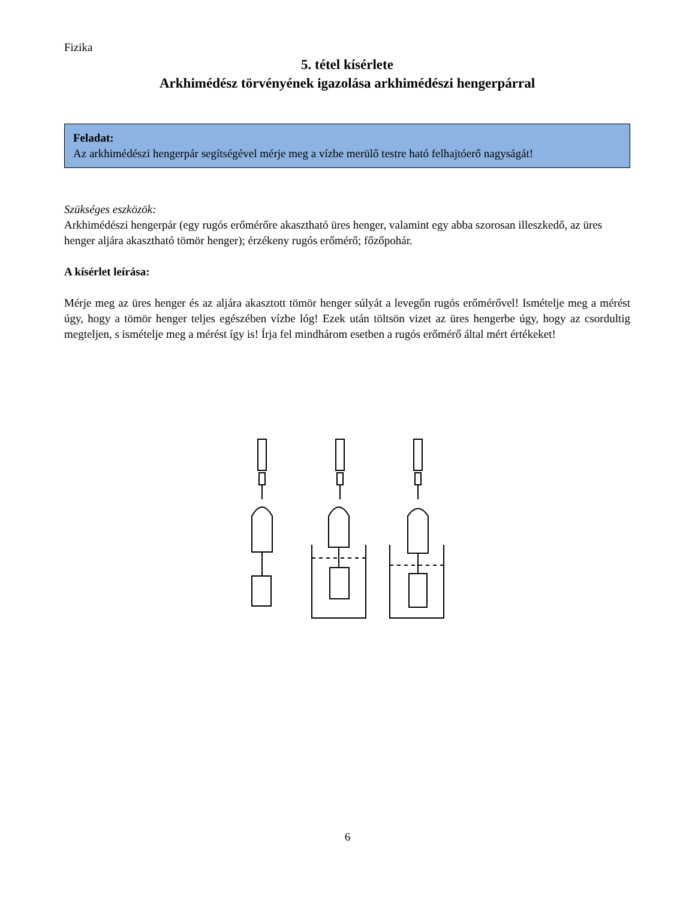Fizika
5. tétel kísérlete
Arkhimédész törvényének igazolása arkhimédészi hengerpárral
Feladat:
Az arkhimédészi hengerpár segítségével mérje meg a vízbe merülő testre ható felhajtóerő nagyságát!
Szükséges eszközök:
Arkhimédészi hengerpár (egy rugós erőmérőre akasztható üres henger, valamint egy abba szorosan illeszkedő, az üres henger aljára akasztható tömör henger); érzékeny rugós erőmérő; főzőpohár.
A kísérlet leírása:
Mérje meg az üres henger és az aljára akasztott tömör henger súlyát a levegőn rugós erőmérővel! Ismételje meg a mérést úgy, hogy a tömör henger teljes egészében vízbe lóg! Ezek után töltsön vizet az üres hengerbe úgy, hogy az csordultig megteljen, s ismételje meg a mérést így is! Írja fel mindhárom esetben a rugós erőmérő által mért értékeket!
6